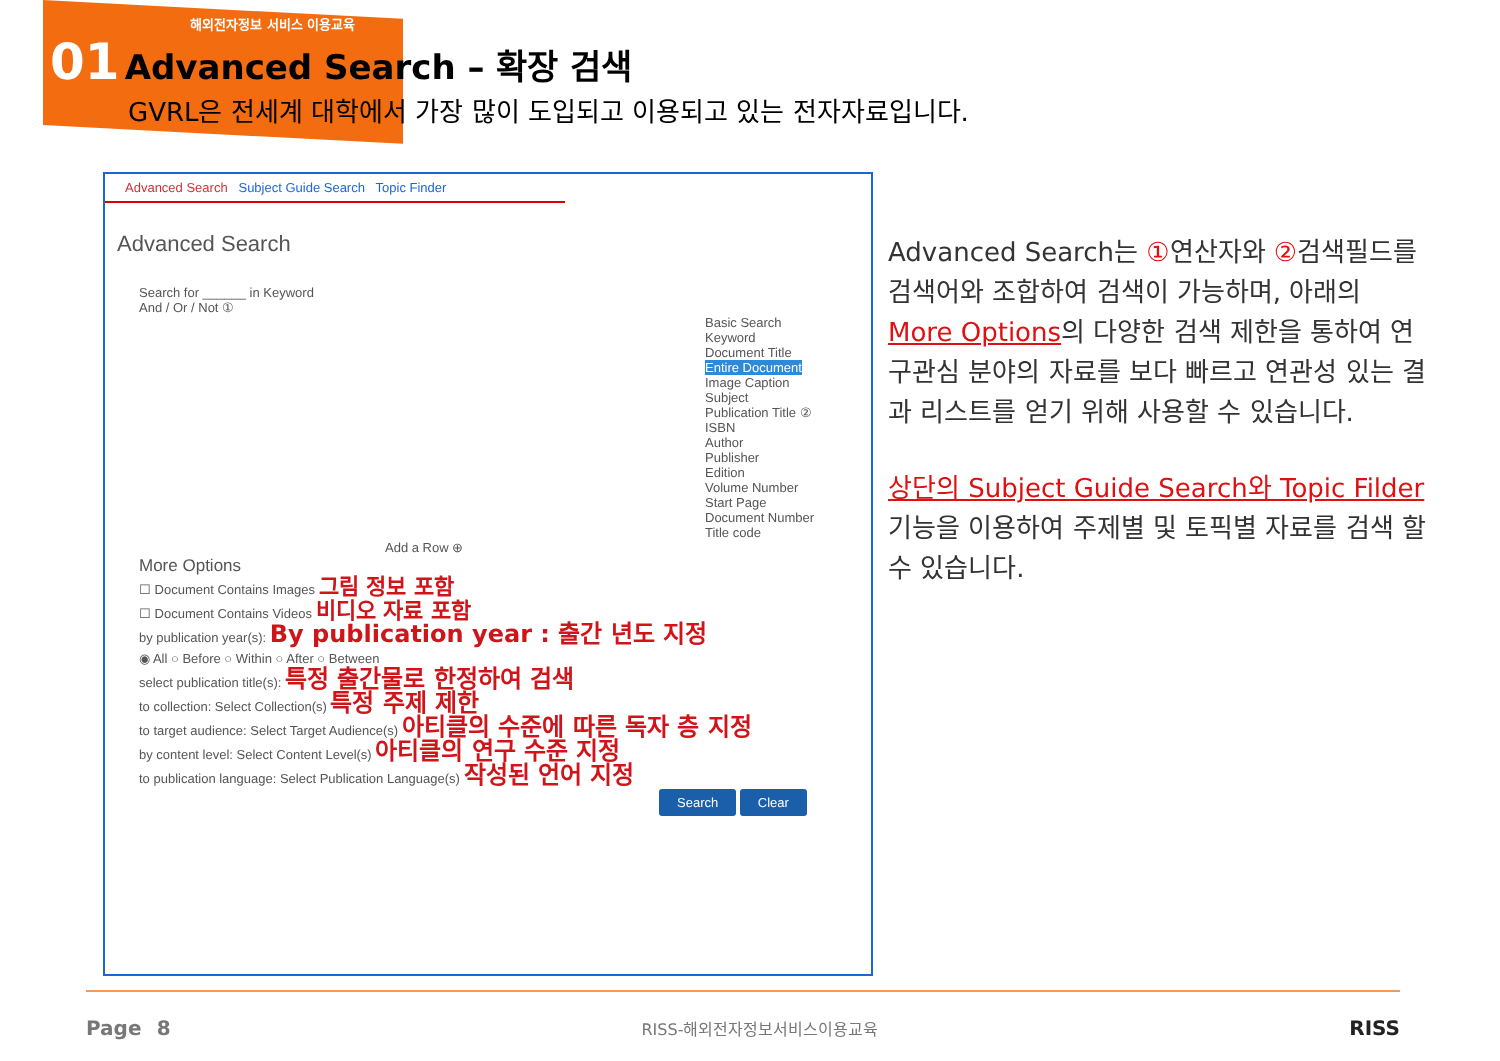해외전자정보 서비스 이용교육
01 Advanced Search – 확장 검색
GVRL은 전세계 대학에서 가장 많이 도입되고 이용되고 있는 전자자료입니다.
Advanced Search Subject Guide Search Topic Finder
Advanced Search
Search for ______ in Keyword
And / Or / Not ①
Basic Search
Keyword
Document Title
Entire Document
Image Caption
Subject
Publication Title ②
ISBN
Author
Publisher
Edition
Volume Number
Start Page
Document Number
Title code
Add a Row ⊕
More Options
☐ Document Contains Images 그림 정보 포함
☐ Document Contains Videos 비디오 자료 포함
by publication year(s): By publication year : 출간 년도 지정
◉ All ○ Before ○ Within ○ After ○ Between
select publication title(s): 특정 출간물로 한정하여 검색
to collection: Select Collection(s) 특정 주제 제한
to target audience: Select Target Audience(s) 아티클의 수준에 따른 독자 층 지정
by content level: Select Content Level(s) 아티클의 연구 수준 지정
to publication language: Select Publication Language(s) 작성된 언어 지정
Search Clear
Advanced Search는 ①연산자와 ②검색필드를 검색어와 조합하여 검색이 가능하며, 아래의 More Options의 다양한 검색 제한을 통하여 연구관심 분야의 자료를 보다 빠르고 연관성 있는 결과 리스트를 얻기 위해 사용할 수 있습니다.
상단의 Subject Guide Search와 Topic Filder 기능을 이용하여 주제별 및 토픽별 자료를 검색 할 수 있습니다.
Page 8 RISS-해외전자정보서비스이용교육 RISS